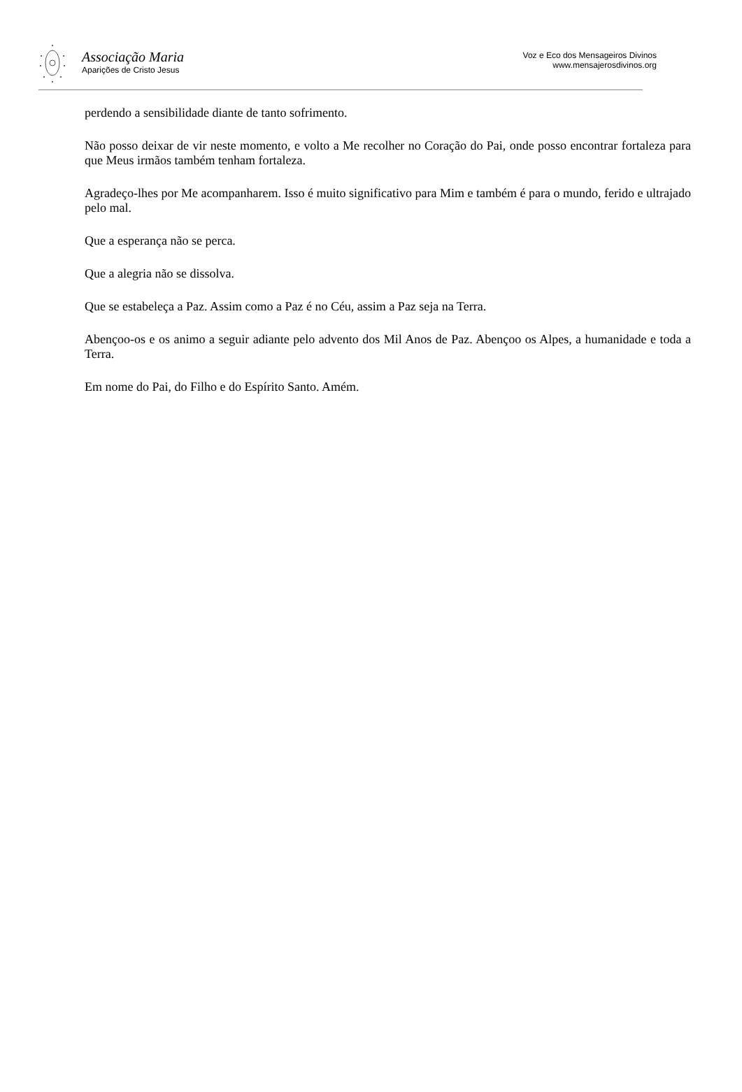Associação Maria
Aparições de Cristo Jesus
Voz e Eco dos Mensageiros Divinos
www.mensajerosdivinos.org
perdendo a sensibilidade diante de tanto sofrimento.
Não posso deixar de vir neste momento, e volto a Me recolher no Coração do Pai, onde posso encontrar fortaleza para que Meus irmãos também tenham fortaleza.
Agradeço-lhes por Me acompanharem. Isso é muito significativo para Mim e também é para o mundo, ferido e ultrajado pelo mal.
Que a esperança não se perca.
Que a alegria não se dissolva.
Que se estabeleça a Paz. Assim como a Paz é no Céu, assim a Paz seja na Terra.
Abençoo-os e os animo a seguir adiante pelo advento dos Mil Anos de Paz. Abençoo os Alpes, a humanidade e toda a Terra.
Em nome do Pai, do Filho e do Espírito Santo. Amém.